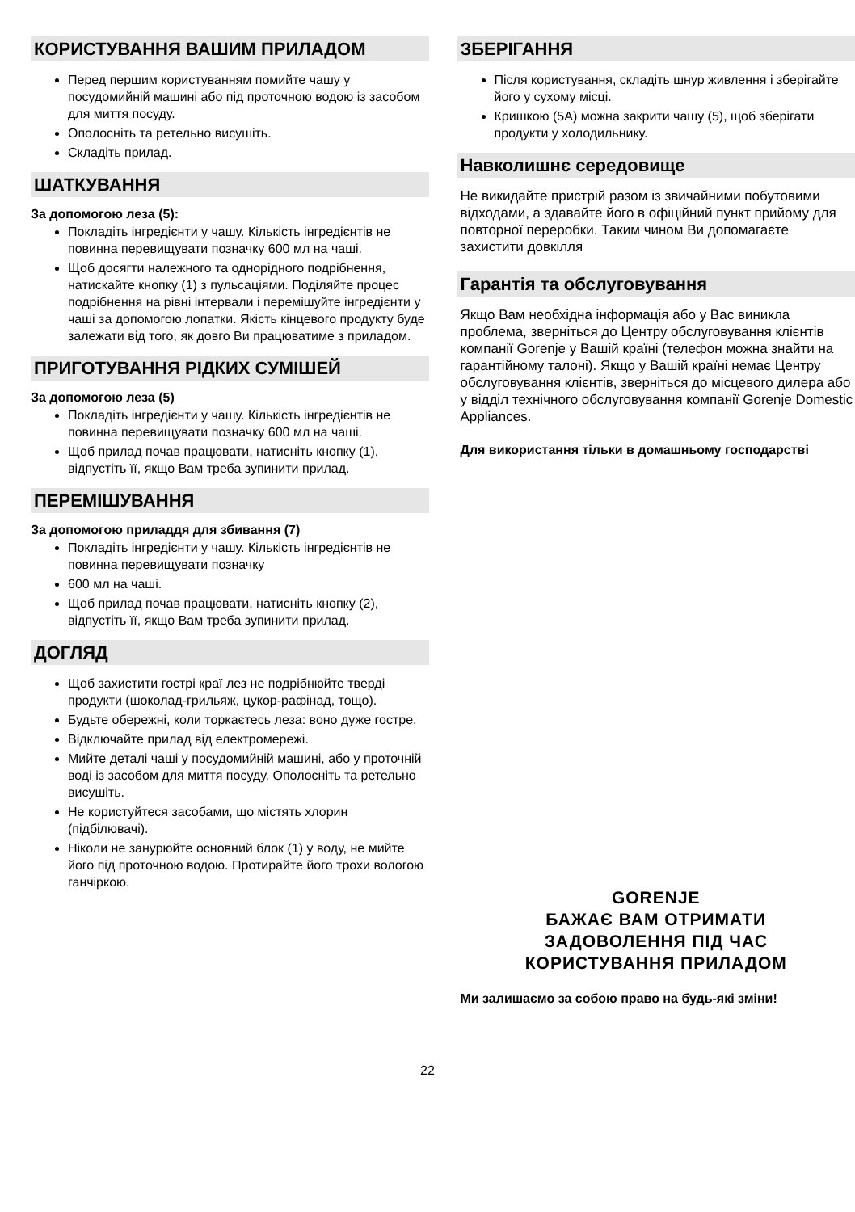КОРИСТУВАННЯ ВАШИМ ПРИЛАДОМ
Перед першим користуванням помийте чашу у посудомийній машині або під проточною водою із засобом для миття посуду.
Ополосніть та ретельно висушіть.
Складіть прилад.
ШАТКУВАННЯ
За допомогою леза (5):
Покладіть інгредієнти у чашу. Кількість інгредієнтів не повинна перевищувати позначку 600 мл на чаші.
Щоб досягти належного та однорідного подрібнення, натискайте кнопку (1) з пульсаціями. Поділяйте процес подрібнення на рівні інтервали і перемішуйте інгредієнти у чаші за допомогою лопатки. Якість кінцевого продукту буде залежати від того, як довго Ви працюватиме з приладом.
ПРИГОТУВАННЯ РІДКИХ СУМІШЕЙ
За допомогою леза (5)
Покладіть інгредієнти у чашу. Кількість інгредієнтів не повинна перевищувати позначку 600 мл на чаші.
Щоб прилад почав працювати, натисніть кнопку (1), відпустіть її, якщо Вам треба зупинити прилад.
ПЕРЕМІШУВАННЯ
За допомогою приладдя для збивання (7)
Покладіть інгредієнти у чашу. Кількість інгредієнтів не повинна перевищувати позначку
600 мл на чаші.
Щоб прилад почав працювати, натисніть кнопку (2), відпустіть її, якщо Вам треба зупинити прилад.
ДОГЛЯД
Щоб захистити гострі краї лез не подрібнюйте тверді продукти (шоколад-грильяж, цукор-рафінад, тощо).
Будьте обережні, коли торкаєтесь леза: воно дуже гостре.
Відключайте прилад від електромережі.
Мийте деталі чаші у посудомийній машині, або у проточній воді із засобом для миття посуду. Ополосніть та ретельно висушіть.
Не користуйтеся засобами, що містять хлорин (підбілювачі).
Ніколи не занурюйте основний блок (1) у воду, не мийте його під проточною водою. Протирайте його трохи вологою ганчіркою.
ЗБЕРІГАННЯ
Після користування, складіть шнур живлення і зберігайте його у сухому місці.
Кришкою (5А) можна закрити чашу (5), щоб зберігати продукти у холодильнику.
Навколишнє середовище
Не викидайте пристрій разом із звичайними побутовими відходами, а здавайте його в офіційний пункт прийому для повторної переробки. Таким чином Ви допомагаєте захистити довкілля
Гарантія та обслуговування
Якщо Вам необхідна інформація або у Вас виникла проблема, зверніться до Центру обслуговування клієнтів компанії Gorenje у Вашій країні (телефон можна знайти на гарантійному талоні). Якщо у Вашій країні немає Центру обслуговування клієнтів, зверніться до місцевого дилера або у відділ технічного обслуговування компанії Gorenje Domestic Appliances.
Для використання тільки в домашньому господарстві
GORENJE
БАЖАЄ ВАМ ОТРИМАТИ
ЗАДОВОЛЕННЯ ПІД ЧАС
КОРИСТУВАННЯ ПРИЛАДОМ
Ми залишаємо за собою право на будь-які зміни!
22